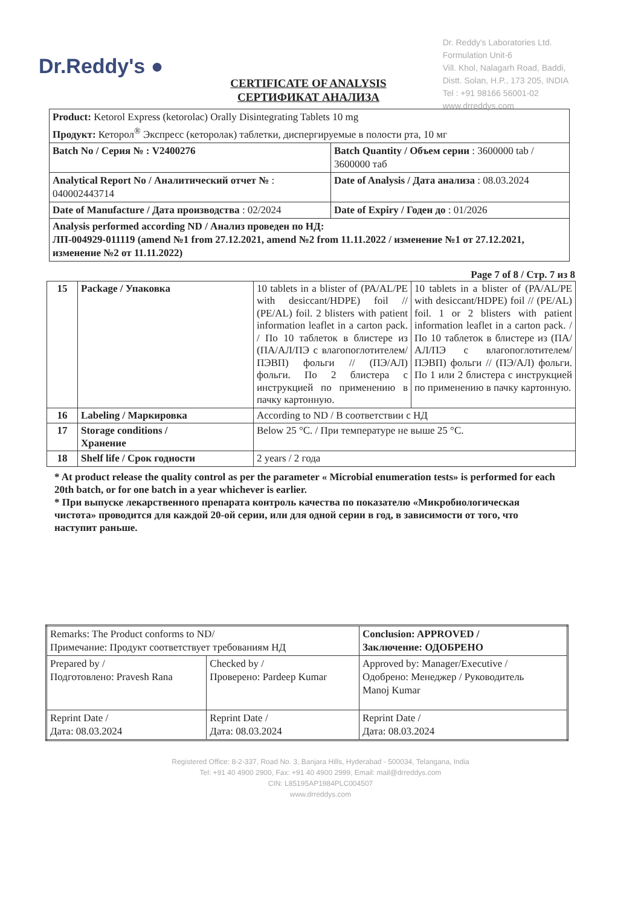Dr.Reddy's ●
Dr. Reddy's Laboratories Ltd.
Formulation Unit-6
Vill. Khol, Nalagarh Road, Baddi,
Distt. Solan, H.P., 173 205, INDIA
Tel : +91 98166 56001-02
www.drreddys.com
CERTIFICATE OF ANALYSIS
СЕРТИФИКАТ АНАЛИЗА
| Product: Ketorol Express (ketorolac) Orally Disintegrating Tablets 10 mg Продукт: Кеторол<sup>®</sup> Экспресс (кеторолак) таблетки, диспергируемые в полости рта, 10 мг | |
| Batch No / Серия № : V2400276 | Batch Quantity / Объем серии : 3600000 tab / 3600000 таб |
| Analytical Report No / Аналитический отчет № : 040002443714 | Date of Analysis / Дата анализа : 08.03.2024 |
| Date of Manufacture / Дата производства : 02/2024 | Date of Expiry / Годен до : 01/2026 |
| Analysis performed according ND / Анализ проведен по НД: ЛП-004929-011119 (amend №1 from 27.12.2021, amend №2 from 11.11.2022 / изменение №1 от 27.12.2021, изменение №2 от 11.11.2022) | |
Page 7 of 8 / Стр. 7 из 8
| 15 | Package / Упаковка | 10 tablets in a blister of (PA/AL/PE with desiccant/HDPE) foil // (PE/AL) foil. 2 blisters with patient information leaflet in a carton pack. / По 10 таблеток в блистере из (ПА/АЛ/ПЭ с влагопоглотителем/ПЭВП) фольги // (ПЭ/АЛ) фольги. По 2 блистера с инструкцией по применению в пачку картонную. | 10 tablets in a blister of (PA/AL/PE with desiccant/HDPE) foil // (PE/AL) foil. 1 or 2 blisters with patient information leaflet in a carton pack. / По 10 таблеток в блистере из (ПА/АЛ/ПЭ с влагопоглотителем/ПЭВП) фольги // (ПЭ/АЛ) фольги. По 1 или 2 блистера с инструкцией по применению в пачку картонную. |
| 16 | Labeling / Маркировка | According to ND / В соответствии с НД | |
| 17 | Storage conditions / Хранение | Below 25 °C. / При температуре не выше 25 °C. | |
| 18 | Shelf life / Срок годности | 2 years / 2 года | |
* At product release the quality control as per the parameter « Microbial enumeration tests» is performed for each 20th batch, or for one batch in a year whichever is earlier.
* При выпуске лекарственного препарата контроль качества по показателю «Микробиологическая чистота» проводится для каждой 20-ой серии, или для одной серии в год, в зависимости от того, что наступит раньше.
| Remarks: The Product conforms to ND/ Примечание: Продукт соответствует требованиям НД | | Conclusion: APPROVED / Заключение: ОДОБРЕНО |
| Prepared by / Подготовлено: Pravesh Rana | Checked by / Проверено: Pardeep Kumar | Approved by: Manager/Executive / Одобрено: Менеджер / Руководитель Manoj Kumar |
| Reprint Date / Дата: 08.03.2024 | Reprint Date / Дата: 08.03.2024 | Reprint Date / Дата: 08.03.2024 |
Registered Office: 8-2-337, Road No. 3, Banjara Hills, Hyderabad - 500034, Telangana, India
Tel: +91 40 4900 2900, Fax: +91 40 4900 2999, Email: mail@drreddys.com
CIN: L85195AP1984PLC004507
www.drreddys.com